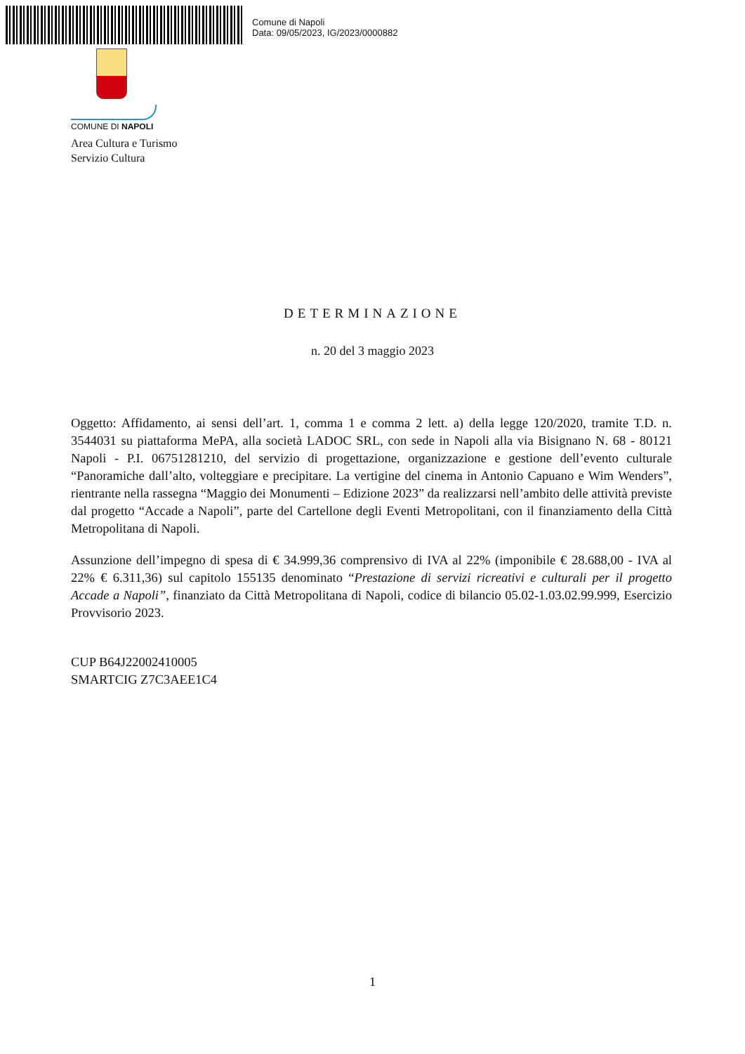Comune di Napoli
Data: 09/05/2023, IG/2023/0000882
COMUNE DI NAPOLI
Area Cultura e Turismo
Servizio Cultura
DETERMINAZIONE
n. 20 del 3 maggio 2023
Oggetto: Affidamento, ai sensi dell’art. 1, comma 1 e comma 2 lett. a) della legge 120/2020, tramite T.D. n. 3544031 su piattaforma MePA, alla società LADOC SRL, con sede in Napoli alla via Bisignano N. 68 - 80121 Napoli - P.I. 06751281210, del servizio di progettazione, organizzazione e gestione dell’evento culturale “Panoramiche dall’alto, volteggiare e precipitare. La vertigine del cinema in Antonio Capuano e Wim Wenders”, rientrante nella rassegna “Maggio dei Monumenti – Edizione 2023” da realizzarsi nell’ambito delle attività previste dal progetto “Accade a Napoli”, parte del Cartellone degli Eventi Metropolitani, con il finanziamento della Città Metropolitana di Napoli.
Assunzione dell’impegno di spesa di € 34.999,36 comprensivo di IVA al 22% (imponibile € 28.688,00 - IVA al 22% € 6.311,36) sul capitolo 155135 denominato “Prestazione di servizi ricreativi e culturali per il progetto Accade a Napoli”, finanziato da Città Metropolitana di Napoli, codice di bilancio 05.02-1.03.02.99.999, Esercizio Provvisorio 2023.
CUP B64J22002410005
SMARTCIG Z7C3AEE1C4
1